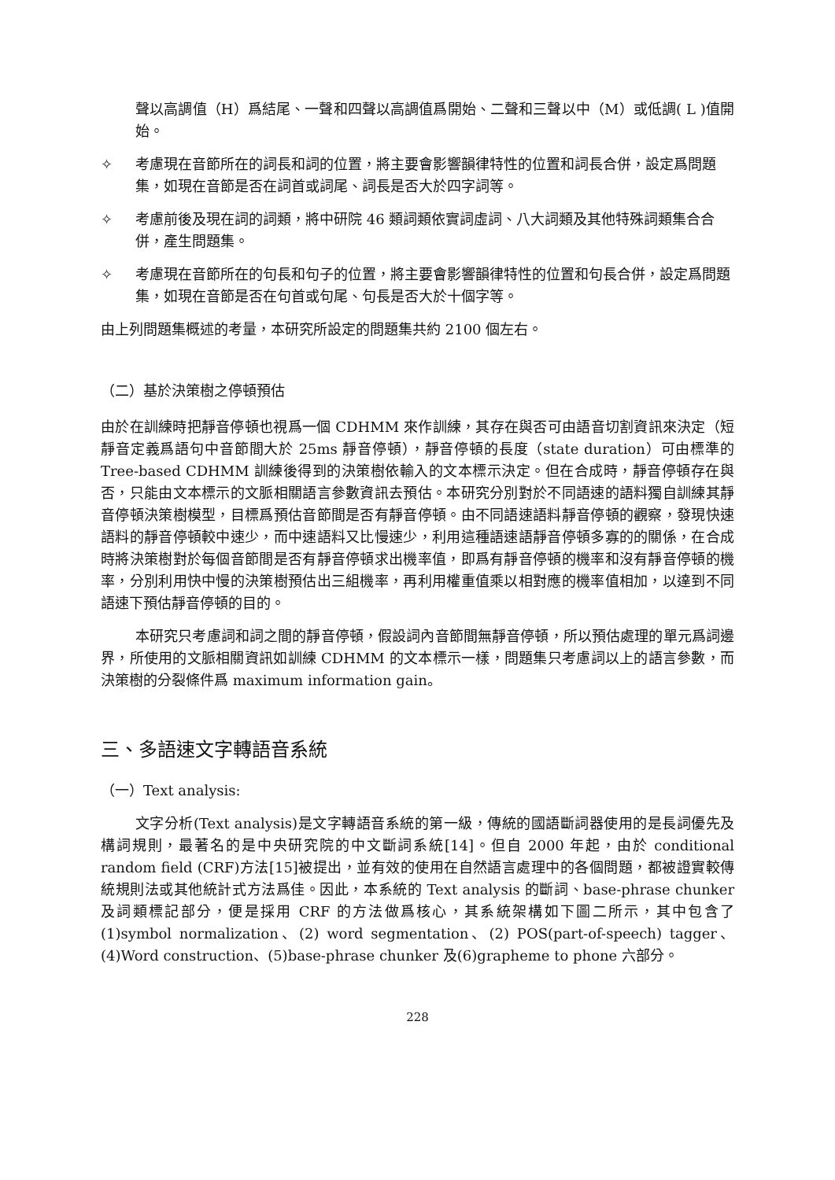聲以高調值（H）爲結尾、一聲和四聲以高調值爲開始、二聲和三聲以中（M）或低調( L )值開始。
✧ 考慮現在音節所在的詞長和詞的位置，將主要會影響韻律特性的位置和詞長合併，設定爲問題集，如現在音節是否在詞首或詞尾、詞長是否大於四字詞等。
✧ 考慮前後及現在詞的詞類，將中研院 46 類詞類依實詞虛詞、八大詞類及其他特殊詞類集合合併，產生問題集。
✧ 考慮現在音節所在的句長和句子的位置，將主要會影響韻律特性的位置和句長合併，設定爲問題集，如現在音節是否在句首或句尾、句長是否大於十個字等。
由上列問題集概述的考量，本研究所設定的問題集共約 2100 個左右。
（二）基於決策樹之停頓預估
由於在訓練時把靜音停頓也視爲一個 CDHMM 來作訓練，其存在與否可由語音切割資訊來決定（短靜音定義爲語句中音節間大於 25ms 靜音停頓），靜音停頓的長度（state duration）可由標準的 Tree-based CDHMM 訓練後得到的決策樹依輸入的文本標示決定。但在合成時，靜音停頓存在與否，只能由文本標示的文脈相關語言參數資訊去預估。本研究分別對於不同語速的語料獨自訓練其靜音停頓決策樹模型，目標爲預估音節間是否有靜音停頓。由不同語速語料靜音停頓的觀察，發現快速語料的靜音停頓較中速少，而中速語料又比慢速少，利用這種語速語靜音停頓多寡的的關係，在合成時將決策樹對於每個音節間是否有靜音停頓求出機率值，即爲有靜音停頓的機率和沒有靜音停頓的機率，分別利用快中慢的決策樹預估出三組機率，再利用權重值乘以相對應的機率值相加，以達到不同語速下預估靜音停頓的目的。
本研究只考慮詞和詞之間的靜音停頓，假設詞內音節間無靜音停頓，所以預估處理的單元爲詞邊界，所使用的文脈相關資訊如訓練 CDHMM 的文本標示一樣，問題集只考慮詞以上的語言參數，而決策樹的分裂條件爲 maximum information gain。
三、多語速文字轉語音系統
（一）Text analysis:
文字分析(Text analysis)是文字轉語音系統的第一級，傳統的國語斷詞器使用的是長詞優先及構詞規則，最著名的是中央研究院的中文斷詞系統[14]。但自 2000 年起，由於 conditional random field (CRF)方法[15]被提出，並有效的使用在自然語言處理中的各個問題，都被證實較傳統規則法或其他統計式方法爲佳。因此，本系統的 Text analysis 的斷詞、base-phrase chunker 及詞類標記部分，便是採用 CRF 的方法做爲核心，其系統架構如下圖二所示，其中包含了(1)symbol normalization、(2) word segmentation、(2) POS(part-of-speech) tagger、(4)Word construction、(5)base-phrase chunker 及(6)grapheme to phone 六部分。
228